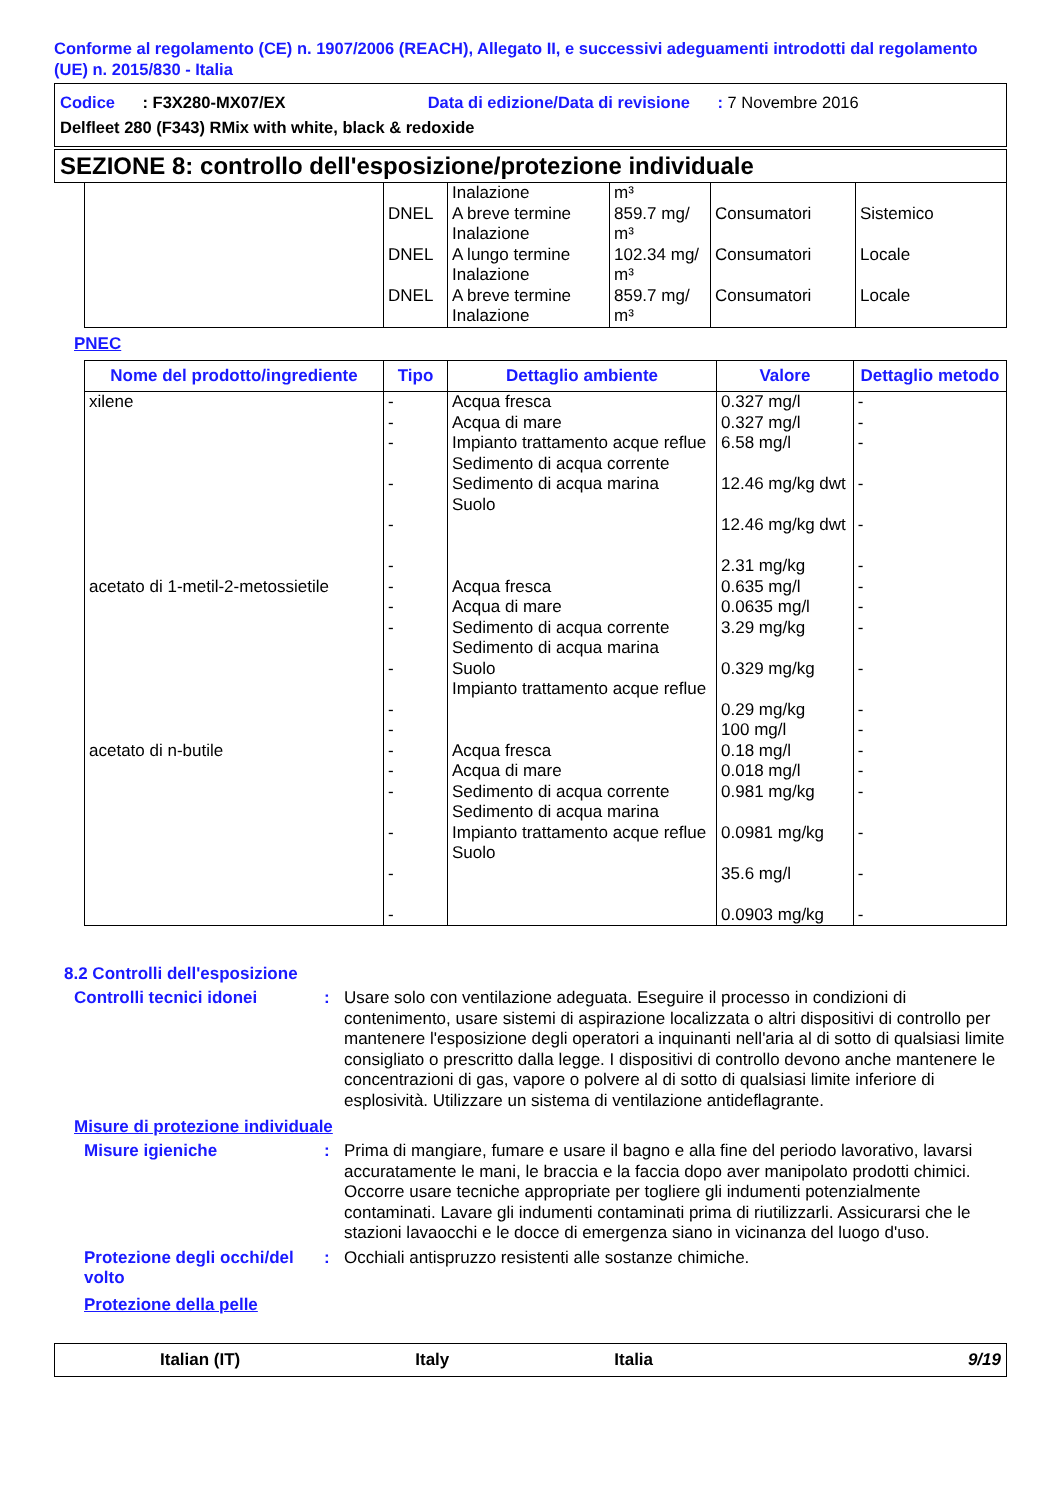Conforme al regolamento (CE) n. 1907/2006 (REACH), Allegato II, e successivi adeguamenti introdotti dal regolamento (UE) n. 2015/830 - Italia
Codice : F3X280-MX07/EX Data di edizione/Data di revisione : 7 Novembre 2016
Delfleet 280 (F343) RMix with white, black & redoxide
SEZIONE 8: controllo dell'esposizione/protezione individuale
| | | Inalazione | m³ | | |
| | DNEL | A breve termine Inalazione | 859.7 mg/ m³ | Consumatori | Sistemico |
| | DNEL | A lungo termine Inalazione | 102.34 mg/ m³ | Consumatori | Locale |
| | DNEL | A breve termine Inalazione | 859.7 mg/ m³ | Consumatori | Locale |
PNEC
| Nome del prodotto/ingrediente | Tipo | Dettaglio ambiente | Valore | Dettaglio metodo |
| --- | --- | --- | --- | --- |
| xilene | - - - - - - | Acqua fresca Acqua di mare Impianto trattamento acque reflue Sedimento di acqua corrente Sedimento di acqua marina Suolo | 0.327 mg/l 0.327 mg/l 6.58 mg/l 12.46 mg/kg dwt 12.46 mg/kg dwt 2.31 mg/kg | - - - - - - |
| acetato di 1-metil-2-metossietile | - - - - - - | Acqua fresca Acqua di mare Sedimento di acqua corrente Sedimento di acqua marina Suolo Impianto trattamento acque reflue | 0.635 mg/l 0.0635 mg/l 3.29 mg/kg 0.329 mg/kg 0.29 mg/kg 100 mg/l | - - - - - - |
| acetato di n-butile | - - - - - - | Acqua fresca Acqua di mare Sedimento di acqua corrente Sedimento di acqua marina Impianto trattamento acque reflue Suolo | 0.18 mg/l 0.018 mg/l 0.981 mg/kg 0.0981 mg/kg 35.6 mg/l 0.0903 mg/kg | - - - - - - |
8.2 Controlli dell'esposizione
Controlli tecnici idonei : Usare solo con ventilazione adeguata. Eseguire il processo in condizioni di contenimento, usare sistemi di aspirazione localizzata o altri dispositivi di controllo per mantenere l'esposizione degli operatori a inquinanti nell'aria al di sotto di qualsiasi limite consigliato o prescritto dalla legge. I dispositivi di controllo devono anche mantenere le concentrazioni di gas, vapore o polvere al di sotto di qualsiasi limite inferiore di esplosività. Utilizzare un sistema di ventilazione antideflagrante.
Misure di protezione individuale
Misure igieniche : Prima di mangiare, fumare e usare il bagno e alla fine del periodo lavorativo, lavarsi accuratamente le mani, le braccia e la faccia dopo aver manipolato prodotti chimici. Occorre usare tecniche appropriate per togliere gli indumenti potenzialmente contaminati. Lavare gli indumenti contaminati prima di riutilizzarli. Assicurarsi che le stazioni lavaocchi e le docce di emergenza siano in vicinanza del luogo d'uso.
Protezione degli occhi/del volto
: Occhiali antispruzzo resistenti alle sostanze chimiche.
Protezione della pelle
Italian (IT) Italy Italia 9/19